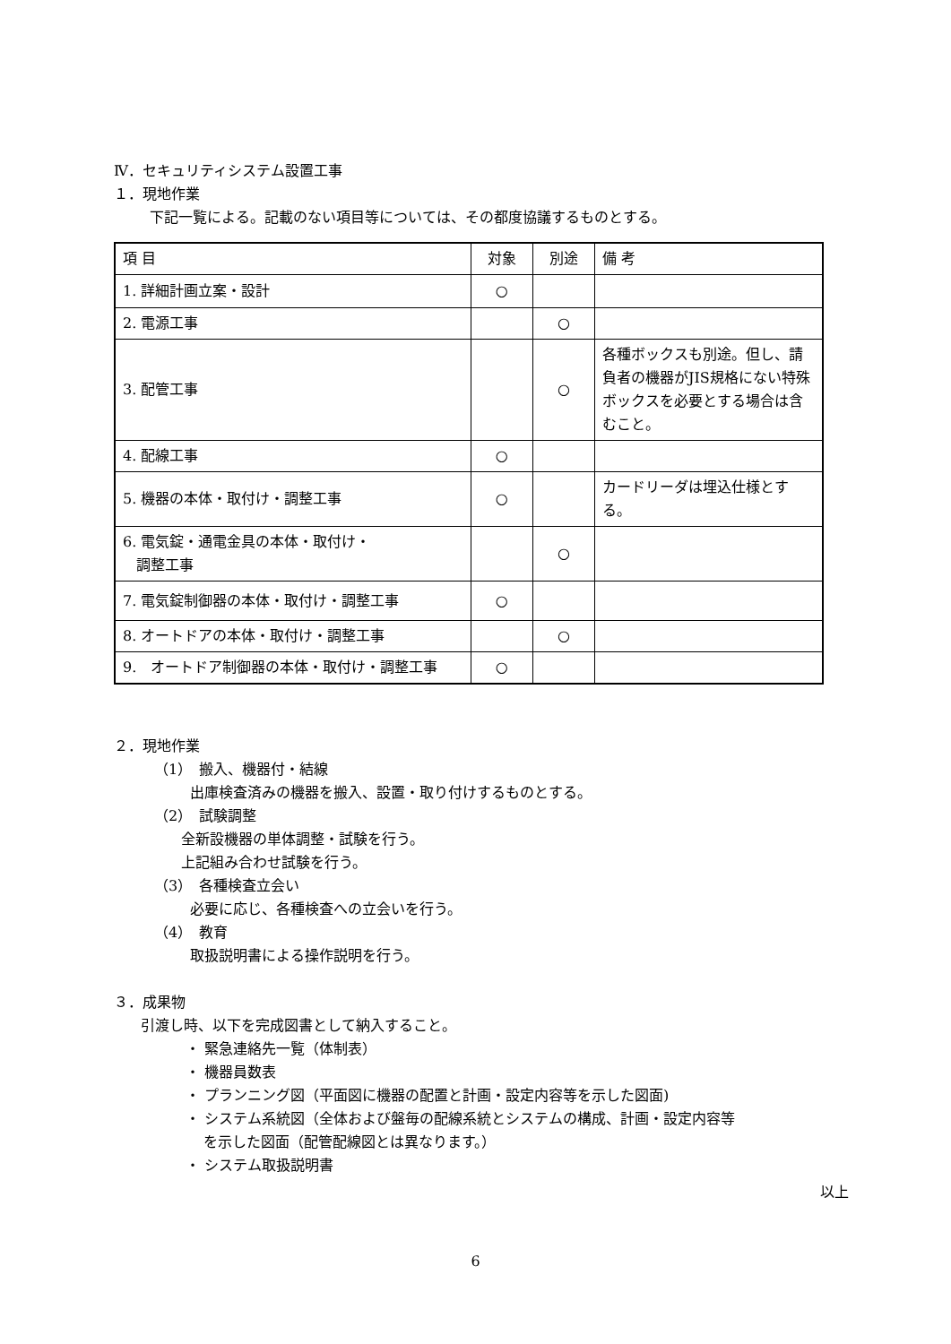Ⅳ．セキュリティシステム設置工事
１．現地作業
下記一覧による。記載のない項目等については、その都度協議するものとする。
| 項 目 | 対象 | 別途 | 備 考 |
| --- | --- | --- | --- |
| 1. 詳細計画立案・設計 | ○ | | |
| 2. 電源工事 | | ○ | |
| 3. 配管工事 | | ○ | 各種ボックスも別途。但し、請負者の機器がJIS規格にない特殊ボックスを必要とする場合は含むこと。 |
| 4. 配線工事 | ○ | | |
| 5. 機器の本体・取付け・調整工事 | ○ | | カードリーダは埋込仕様とする。 |
| 6. 電気錠・通電金具の本体・取付け・ 調整工事 | | ○ | |
| 7. 電気錠制御器の本体・取付け・調整工事 | ○ | | |
| 8. オートドアの本体・取付け・調整工事 | | ○ | |
| 9. オートドア制御器の本体・取付け・調整工事 | ○ | | |
２．現地作業
（1）　搬入、機器付・結線
出庫検査済みの機器を搬入、設置・取り付けするものとする。
（2）　試験調整
全新設機器の単体調整・試験を行う。
上記組み合わせ試験を行う。
（3）　各種検査立会い
必要に応じ、各種検査への立会いを行う。
（4）　教育
取扱説明書による操作説明を行う。
３．成果物
引渡し時、以下を完成図書として納入すること。
・ 緊急連絡先一覧（体制表）
・ 機器員数表
・ プランニング図（平面図に機器の配置と計画・設定内容等を示した図面)
・ システム系統図（全体および盤毎の配線系統とシステムの構成、計画・設定内容等
を示した図面（配管配線図とは異なります。）
・ システム取扱説明書
以上
6